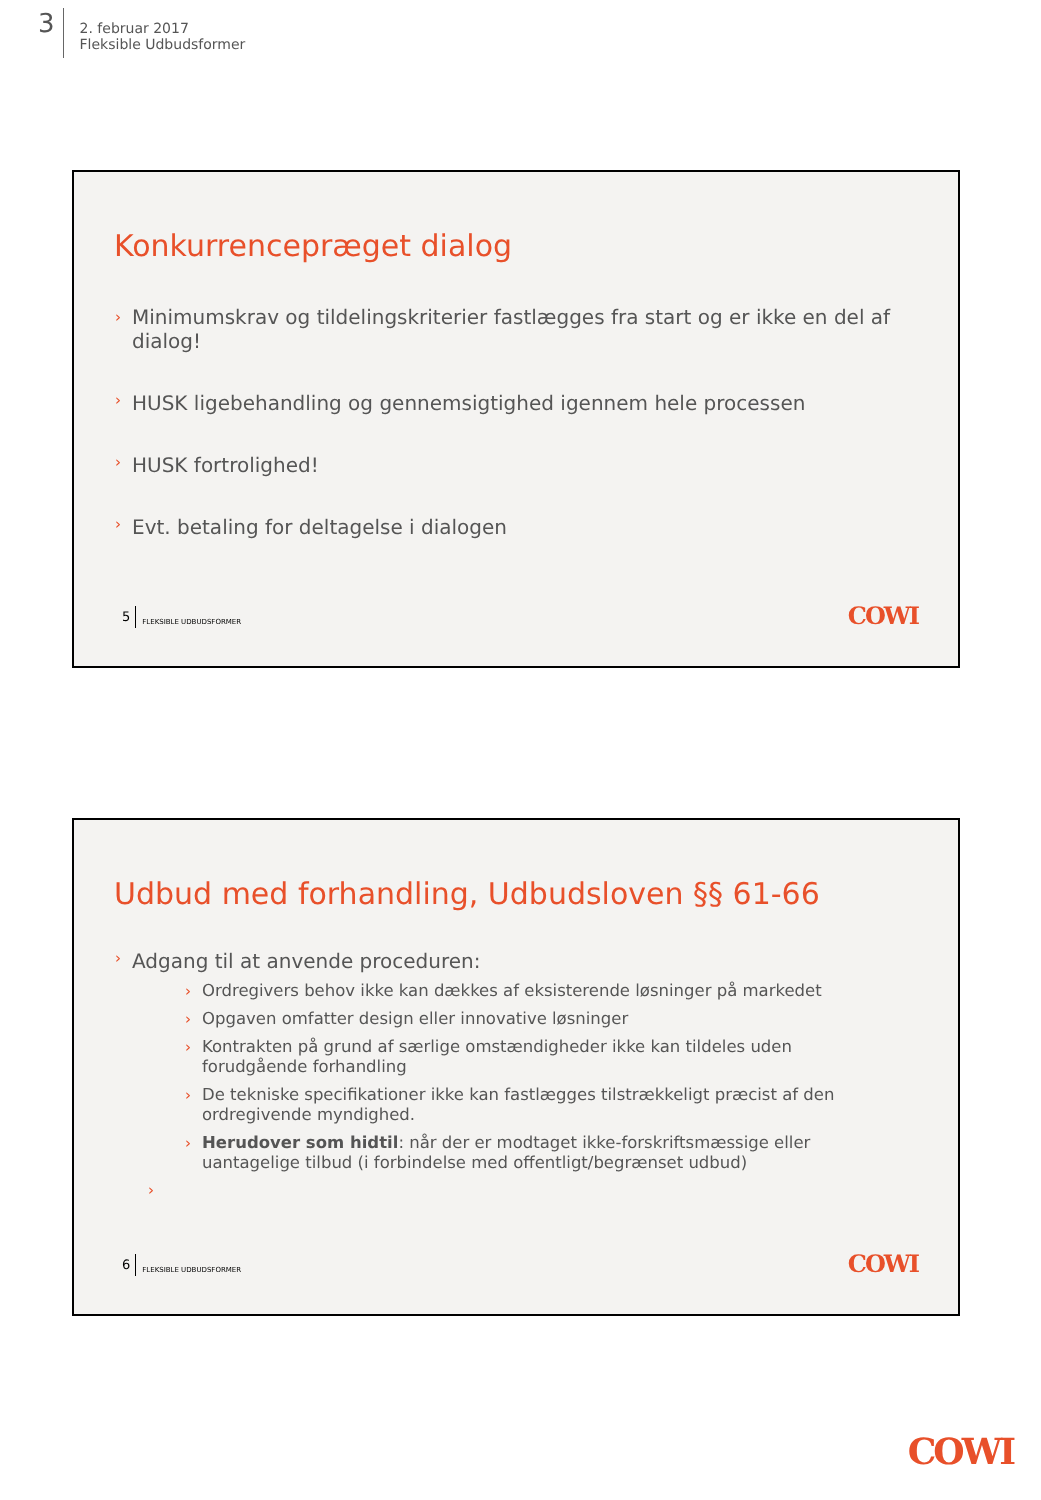3
2. februar 2017
Fleksible Udbudsformer
Konkurrencepræget dialog
› Minimumskrav og tildelingskriterier fastlægges fra start og er ikke en del af dialog!
› HUSK ligebehandling og gennemsigtighed igennem hele processen
› HUSK fortrolighed!
› Evt. betaling for deltagelse i dialogen
5 FLEKSIBLE UDBUDSFORMER COWI
Udbud med forhandling, Udbudsloven §§ 61-66
› Adgang til at anvende proceduren:
› Ordregivers behov ikke kan dækkes af eksisterende løsninger på markedet
› Opgaven omfatter design eller innovative løsninger
› Kontrakten på grund af særlige omstændigheder ikke kan tildeles uden forudgående forhandling
› De tekniske specifikationer ikke kan fastlægges tilstrækkeligt præcist af den ordregivende myndighed.
› Herudover som hidtil: når der er modtaget ikke-forskriftsmæssige eller uantagelige tilbud (i forbindelse med offentligt/begrænset udbud)
›
6 FLEKSIBLE UDBUDSFORMER COWI
COWI